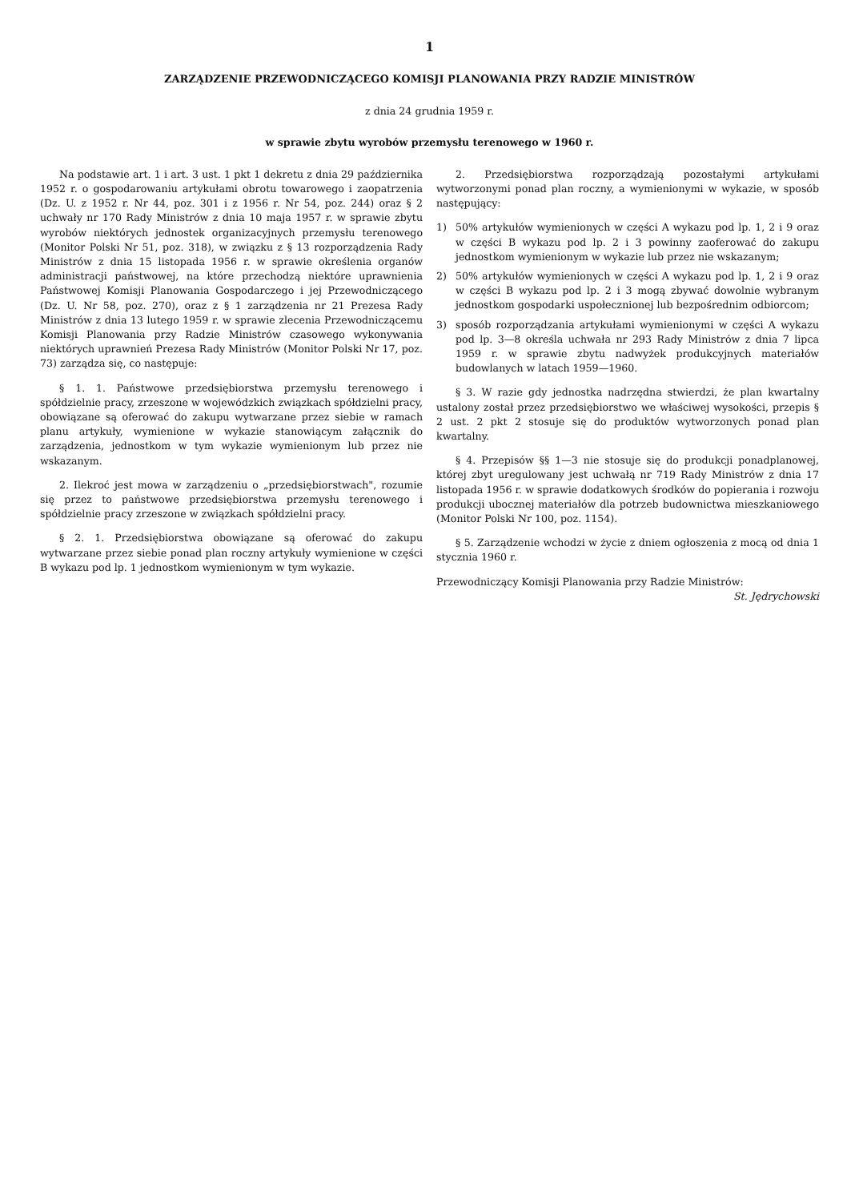1
ZARZĄDZENIE PRZEWODNICZĄCEGO KOMISJI PLANOWANIA PRZY RADZIE MINISTRÓW
z dnia 24 grudnia 1959 r.
w sprawie zbytu wyrobów przemysłu terenowego w 1960 r.
Na podstawie art. 1 i art. 3 ust. 1 pkt 1 dekretu z dnia 29 października 1952 r. o gospodarowaniu artykułami obrotu towarowego i zaopatrzenia (Dz. U. z 1952 r. Nr 44, poz. 301 i z 1956 r. Nr 54, poz. 244) oraz § 2 uchwały nr 170 Rady Ministrów z dnia 10 maja 1957 r. w sprawie zbytu wyrobów niektórych jednostek organizacyjnych przemysłu terenowego (Monitor Polski Nr 51, poz. 318), w związku z § 13 rozporządzenia Rady Ministrów z dnia 15 listopada 1956 r. w sprawie określenia organów administracji państwowej, na które przechodzą niektóre uprawnienia Państwowej Komisji Planowania Gospodarczego i jej Przewodniczącego (Dz. U. Nr 58, poz. 270), oraz z § 1 zarządzenia nr 21 Prezesa Rady Ministrów z dnia 13 lutego 1959 r. w sprawie zlecenia Przewodniczącemu Komisji Planowania przy Radzie Ministrów czasowego wykonywania niektórych uprawnień Prezesa Rady Ministrów (Monitor Polski Nr 17, poz. 73) zarządza się, co następuje:
§ 1. 1. Państwowe przedsiębiorstwa przemysłu terenowego i spółdzielnie pracy, zrzeszone w wojewódzkich związkach spółdzielni pracy, obowiązane są oferować do zakupu wytwarzane przez siebie w ramach planu artykuły, wymienione w wykazie stanowiącym załącznik do zarządzenia, jednostkom w tym wykazie wymienionym lub przez nie wskazanym.
2. Ilekroć jest mowa w zarządzeniu o „przedsiębiorstwach", rozumie się przez to państwowe przedsiębiorstwa przemysłu terenowego i spółdzielnie pracy zrzeszone w związkach spółdzielni pracy.
§ 2. 1. Przedsiębiorstwa obowiązane są oferować do zakupu wytwarzane przez siebie ponad plan roczny artykuły wymienione w części B wykazu pod lp. 1 jednostkom wymienionym w tym wykazie.
2. Przedsiębiorstwa rozporządzają pozostałymi artykułami wytworzonymi ponad plan roczny, a wymienionymi w wykazie, w sposób następujący:
1) 50% artykułów wymienionych w części A wykazu pod lp. 1, 2 i 9 oraz w części B wykazu pod lp. 2 i 3 powinny zaoferować do zakupu jednostkom wymienionym w wykazie lub przez nie wskazanym;
2) 50% artykułów wymienionych w części A wykazu pod lp. 1, 2 i 9 oraz w części B wykazu pod lp. 2 i 3 mogą zbywać dowolnie wybranym jednostkom gospodarki uspołecznionej lub bezpośrednim odbiorcom;
3) sposób rozporządzania artykułami wymienionymi w części A wykazu pod lp. 3—8 określa uchwała nr 293 Rady Ministrów z dnia 7 lipca 1959 r. w sprawie zbytu nadwyżek produkcyjnych materiałów budowlanych w latach 1959—1960.
§ 3. W razie gdy jednostka nadrzędna stwierdzi, że plan kwartalny ustalony został przez przedsiębiorstwo we właściwej wysokości, przepis § 2 ust. 2 pkt 2 stosuje się do produktów wytworzonych ponad plan kwartalny.
§ 4. Przepisów §§ 1—3 nie stosuje się do produkcji ponadplanowej, której zbyt uregulowany jest uchwałą nr 719 Rady Ministrów z dnia 17 listopada 1956 r. w sprawie dodatkowych środków do popierania i rozwoju produkcji ubocznej materiałów dla potrzeb budownictwa mieszkaniowego (Monitor Polski Nr 100, poz. 1154).
§ 5. Zarządzenie wchodzi w życie z dniem ogłoszenia z mocą od dnia 1 stycznia 1960 r.
Przewodniczący Komisji Planowania przy Radzie Ministrów:
St. Jędrychowski